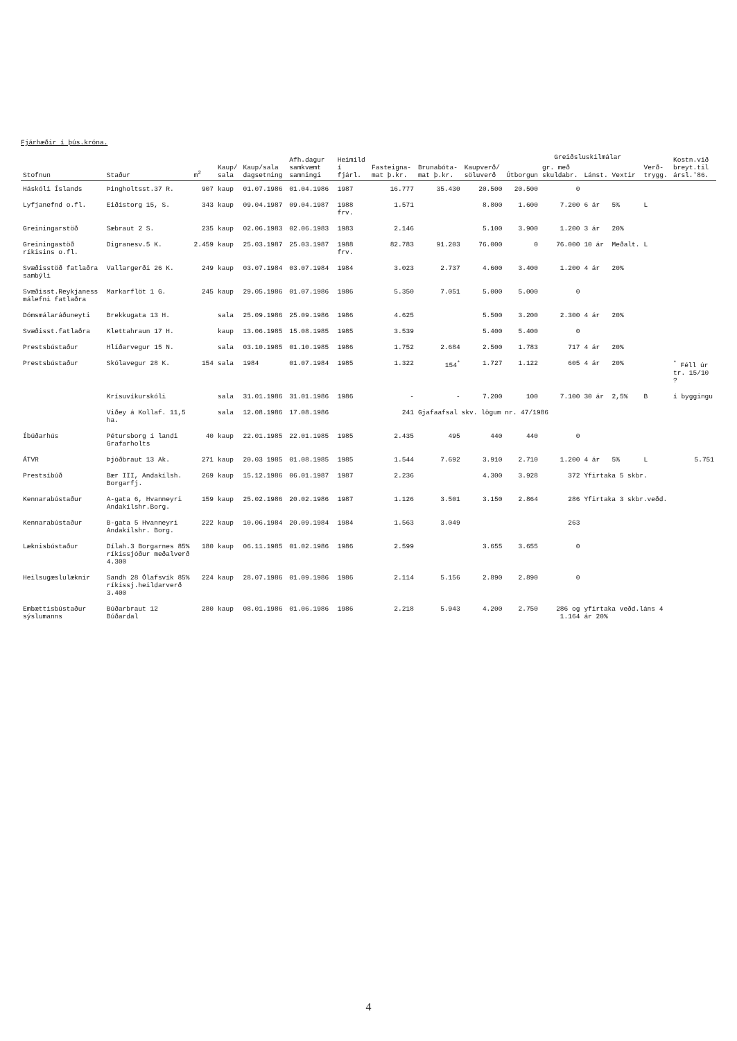Fjárhæðir í þús.króna.
| Stofnun | Staður | m<sup>2</sup> | Kaup/ sala | Kaup/sala dagsetning | Afh.dagur samkvæmt samningi | Heimild í fjárl. | Fasteigna- mat þ.kr. | Brunabóta- mat þ.kr. | Kaupverð/ söluverð | Greiðsluskilmálar | | | | | Kostn.við breyt.til ársl.'86. |
| --- | --- | --- | --- | --- | --- | --- | --- | --- | --- | --- | --- | --- | --- | --- | --- |
| | | | | | | | | | | Útborgun | gr. með skuldabr. | Lánst. | Vextir | Verð- trygg. | |
| Háskóli Íslands | Þingholtsst.37 R. | 907 | kaup | 01.07.1986 | 01.04.1986 | 1987 | 16.777 | 35.430 | 20.500 | 20.500 | 0 | | | | |
| Lyfjanefnd o.fl. | Eiðistorg 15, S. | 343 | kaup | 09.04.1987 | 09.04.1987 | 1988 frv. | 1.571 | | 8.800 | 1.600 | 7.200 | 6 ár | 5% | L | |
| Greiningarstöð | Sæbraut 2 S. | 235 | kaup | 02.06.1983 | 02.06.1983 | 1983 | 2.146 | | 5.100 | 3.900 | 1.200 | 3 ár | 20% | | |
| Greiningastöð ríkisins o.fl. | Digranesv.5 K. | 2.459 | kaup | 25.03.1987 | 25.03.1987 | 1988 frv. | 82.783 | 91.203 | 76.000 | 0 | 76.000 | 10 ár | Meðalt. | L | |
| Svæðisstöð fatlaðra sambýli | Vallargerði 26 K. | 249 | kaup | 03.07.1984 | 03.07.1984 | 1984 | 3.023 | 2.737 | 4.600 | 3.400 | 1.200 | 4 ár | 20% | | |
| Svæðisst.Reykjaness málefni fatlaðra | Markarflöt 1 G. | 245 | kaup | 29.05.1986 | 01.07.1986 | 1986 | 5.350 | 7.051 | 5.000 | 5.000 | 0 | | | | |
| Dómsmálaráðuneyti | Brekkugata 13 H. | | sala | 25.09.1986 | 25.09.1986 | 1986 | 4.625 | | 5.500 | 3.200 | 2.300 | 4 ár | 20% | | |
| Svæðisst.fatlaðra | Klettahraun 17 H. | | kaup | 13.06.1985 | 15.08.1985 | 1985 | 3.539 | | 5.400 | 5.400 | 0 | | | | |
| Prestsbústaður | Hlíðarvegur 15 N. | | sala | 03.10.1985 | 01.10.1985 | 1986 | 1.752 | 2.684 | 2.500 | 1.783 | 717 | 4 ár | 20% | | |
| Prestsbústaður | Skólavegur 28 K. | 154 | sala | 1984 | 01.07.1984 | 1985 | 1.322 | 154<sup>*</sup> | 1.727 | 1.122 | 605 | 4 ár | 20% | | <sup>*</sup> Féll úr tr. 15/10 ? |
| | Krísuvíkurskóli | | sala | 31.01.1986 | 31.01.1986 | 1986 | - | - | 7.200 | 100 | 7.100 | 30 ár | 2,5% | B | í byggingu |
| | Viðey á Kollaf. 11,5 ha. | | sala | 12.08.1986 | 17.08.1986 | | 241 | Gjafaafsal skv. lögum nr. 47/1986 | | | | | | | |
| Íbúðarhús | Pétursborg í landi Grafarholts | 40 | kaup | 22.01.1985 | 22.01.1985 | 1985 | 2.435 | 495 | 440 | 440 | 0 | | | | |
| ÁTVR | Þjóðbraut 13 Ak. | 271 | kaup | 20.03 1985 | 01.08.1985 | 1985 | 1.544 | 7.692 | 3.910 | 2.710 | 1.200 | 4 ár | 5% | L | 5.751 |
| Prestsíbúð | Bær III, Andakílsh. Borgarfj. | 269 | kaup | 15.12.1986 | 06.01.1987 | 1987 | 2.236 | | 4.300 | 3.928 | 372 | Yfirtaka 5 skbr. | | | |
| Kennarabústaður | A-gata 6, Hvanneyri Andakílshr.Borg. | 159 | kaup | 25.02.1986 | 20.02.1986 | 1987 | 1.126 | 3.501 | 3.150 | 2.864 | 286 | Yfirtaka 3 skbr.veðd. | | | |
| Kennarabústaður | B-gata 5 Hvanneyri Andakílshr. Borg. | 222 | kaup | 10.06.1984 | 20.09.1984 | 1984 | 1.563 | 3.049 | | | 263 | | | | |
| Læknisbústaður | Dílah.3 Borgarnes 85% ríkissjóður meðalverð 4.300 | 180 | kaup | 06.11.1985 | 01.02.1986 | 1986 | 2.599 | | 3.655 | 3.655 | 0 | | | | |
| Heilsugæslulæknir | Sandh 28 Ólafsvík 85% ríkissj.heildarverð 3.400 | 224 | kaup | 28.07.1986 | 01.09.1986 | 1986 | 2.114 | 5.156 | 2.890 | 2.890 | 0 | | | | |
| Embættisbústaður sýslumanns | Búðarbraut 12 Búðardal | 280 | kaup | 08.01.1986 | 01.06.1986 | 1986 | 2.218 | 5.943 | 4.200 | 2.750 | 286 og 1.164 | yfirtaka veðd.láns 4 ár 20% | | | |
4